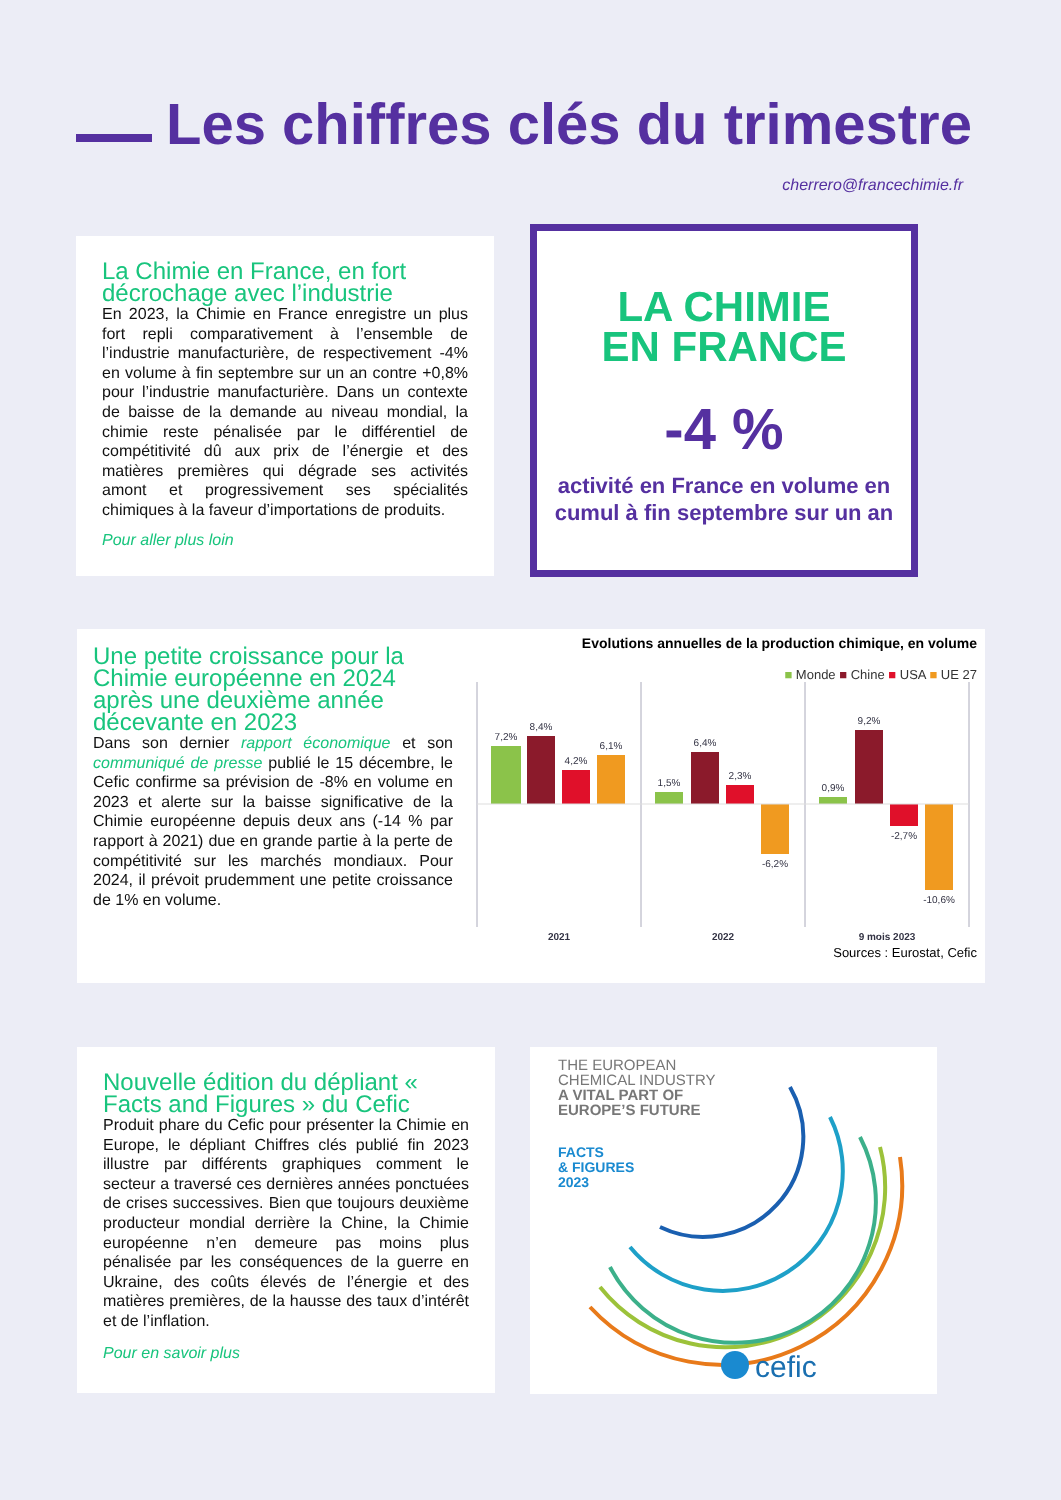Les chiffres clés du trimestre
cherrero@francechimie.fr
La Chimie en France, en fort décrochage avec l’industrie
En 2023, la Chimie en France enregistre un plus fort repli comparativement à l’ensemble de l’industrie manufacturière, de respectivement -4% en volume à fin septembre sur un an contre +0,8% pour l’industrie manufacturière. Dans un contexte de baisse de la demande au niveau mondial, la chimie reste pénalisée par le différentiel de compétitivité dû aux prix de l’énergie et des matières premières qui dégrade ses activités amont et progressivement ses spécialités chimiques à la faveur d’importations de produits.
Pour aller plus loin
LA CHIMIE
EN FRANCE
-4 %
activité en France en volume en cumul à fin septembre sur un an
Une petite croissance pour la Chimie européenne en 2024 après une deuxième année décevante en 2023
Dans son dernier rapport économique et son communiqué de presse publié le 15 décembre, le Cefic confirme sa prévision de -8% en volume en 2023 et alerte sur la baisse significative de la Chimie européenne depuis deux ans (-14 % par rapport à 2021) due en grande partie à la perte de compétitivité sur les marchés mondiaux. Pour 2024, il prévoit prudemment une petite croissance de 1% en volume.
Evolutions annuelles de la production chimique, en volume
■ Monde ■ Chine ■ USA ■ UE 27
7,2%
8,4%
4,2%
6,1%
1,5%
6,4%
2,3%
-6,2%
0,9%
9,2%
-2,7%
-10,6%
2021
2022
9 mois 2023
Sources : Eurostat, Cefic
Nouvelle édition du dépliant « Facts and Figures » du Cefic
Produit phare du Cefic pour présenter la Chimie en Europe, le dépliant Chiffres clés publié fin 2023 illustre par différents graphiques comment le secteur a traversé ces dernières années ponctuées de crises successives. Bien que toujours deuxième producteur mondial derrière la Chine, la Chimie européenne n’en demeure pas moins plus pénalisée par les conséquences de la guerre en Ukraine, des coûts élevés de l’énergie et des matières premières, de la hausse des taux d’intérêt et de l’inflation.
Pour en savoir plus
THE EUROPEAN
CHEMICAL INDUSTRY
A VITAL PART OF
EUROPE’S FUTURE
FACTS
& FIGURES
2023
cefic